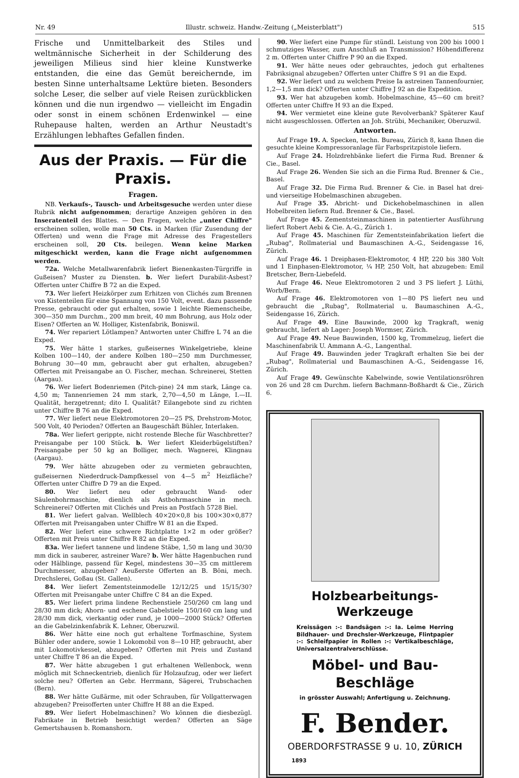Nr. 49 Illustr. schweiz. Handw.-Zeitung („Meisterblatt") 515
Frische und Unmittelbarkeit des Stiles und weltmännische Sicherheit in der Schilderung des jeweiligen Milieus sind hier kleine Kunstwerke entstanden, die eine das Gemüt bereichernde, im besten Sinne unterhaltsame Lektüre bieten. Besonders solche Leser, die selber auf viele Reisen zurückblicken können und die nun irgendwo — vielleicht im Engadin oder sonst in einem schönen Erdenwinkel — eine Ruhepause halten, werden an Arthur Neustadt's Erzählungen lebhaftes Gefallen finden.
Aus der Praxis. — Für die Praxis.
Fragen.
NB. Verkaufs-, Tausch- und Arbeitsgesuche werden unter diese Rubrik nicht aufgenommen; derartige Anzeigen gehören in den Inseratenteil des Blattes. — Den Fragen, welche „unter Chiffre" erscheinen sollen, wolle man 50 Cts. in Marken (für Zusendung der Offerten) und wenn die Frage mit Adresse des Fragestellers erscheinen soll, 20 Cts. beilegen. Wenn keine Marken mitgeschickt werden, kann die Frage nicht aufgenommen werden.
72a. Welche Metallwarenfabrik liefert Bienenkasten-Türgriffe in Gußeisen? Muster zu Diensten. b. Wer liefert Durabilit-Asbest? Offerten unter Chiffre B 72 an die Exped.
73. Wer liefert Heizkörper zum Erhitzen von Clichés zum Brennen von Kistenteilen für eine Spannung von 150 Volt, event. dazu passende Presse, gebraucht oder gut erhalten, sowie 1 leichte Riemenscheibe, 300—350 mm Durchm., 200 mm breit, 40 mm Bohrung, aus Holz oder Eisen? Offerten an W. Holliger, Kistenfabrik, Boniswil.
74. Wer repariert Lötlampen? Antworten unter Chiffre L 74 an die Exped.
75. Wer hätte 1 starkes, gußeisernes Winkelgetriebe, kleine Kolben 100—140, der andere Kolben 180—250 mm Durchmesser, Bohrung 30—40 mm, gebraucht aber gut erhalten, abzugeben? Offerten mit Preisangabe an O. Fischer, mechan. Schreinerei, Stetten (Aargau).
76. Wer liefert Bodenriemen (Pitch-pine) 24 mm stark, Länge ca. 4,50 m; Tannenriemen 24 mm stark, 2,70—4,50 m Länge, I.—II. Qualität, herzgetrennt; dito I. Qualität? Eilangebote sind zu richten unter Chiffre B 76 an die Exped.
77. Wer liefert neue Elektromotoren 20—25 PS, Drehstrom-Motor, 500 Volt, 40 Perioden? Offerten an Baugeschäft Bühler, Interlaken.
78a. Wer liefert gerippte, nicht rostende Bleche für Waschbretter? Preisangabe per 100 Stück. b. Wer liefert Kleiderbügelstiften? Preisangabe per 50 kg an Bolliger, mech. Wagnerei, Klingnau (Aargau).
79. Wer hätte abzugeben oder zu vermieten gebrauchten, gußeisernen Niederdruck-Dampfkessel von 4—5 m<sup>2</sup> Heizfläche? Offerten unter Chiffre D 79 an die Exped.
80. Wer liefert neu oder gebraucht Wand- oder Säulenbohrmaschine, dienlich als Astbohrmaschine in mech. Schreinerei? Offerten mit Clichés und Preis an Postfach 5728 Biel.
81. Wer liefert galvan. Wellblech 40×20×0,8 bis 100×30×0,87? Offerten mit Preisangaben unter Chiffre W 81 an die Exped.
82. Wer liefert eine schwere Richtplatte 1×2 m oder größer? Offerten mit Preis unter Chiffre R 82 an die Exped.
83a. Wer liefert tannene und lindene Stäbe, 1,50 m lang und 30/30 mm dick in sauberer, astreiner Ware? b. Wer hätte Hagenbuchen rund oder Hälblinge, passend für Kegel, mindestens 30—35 cm mittlerem Durchmesser, abzugeben? Aeußerste Offerten an B. Böni, mech. Drechslerei, Goßau (St. Gallen).
84. Wer liefert Zementsteinmodelle 12/12/25 und 15/15/30? Offerten mit Preisangabe unter Chiffre C 84 an die Exped.
85. Wer liefert prima lindene Rechenstiele 250/260 cm lang und 28/30 mm dick; Ahorn- und eschene Gabelstiele 150/160 cm lang und 28/30 mm dick, vierkantig oder rund, je 1000—2000 Stück? Offerten an die Gabelzinkenfabrik K. Lehner, Oberuzwil.
86. Wer hätte eine noch gut erhaltene Torfmaschine, System Bühler oder andere, sowie 1 Lokomobil von 8—10 HP, gebraucht, aber mit Lokomotivkessel, abzugeben? Offerten mit Preis und Zustand unter Chiffre T 86 an die Exped.
87. Wer hätte abzugeben 1 gut erhaltenen Wellenbock, wenn möglich mit Schneckentrieb, dienlich für Holzaufzug, oder wer liefert solche neu? Offerten an Gebr. Herrmann, Sägerei, Trubschachen (Bern).
88. Wer hätte Gußärme, mit oder Schrauben, für Vollgatterwagen abzugeben? Preisofferten unter Chiffre H 88 an die Exped.
89. Wer liefert Hobelmaschinen? Wo können die diesbezügl. Fabrikate in Betrieb besichtigt werden? Offerten an Säge Gemertshausen b. Romanshorn.
90. Wer liefert eine Pumpe für stündl. Leistung von 200 bis 1000 l schmutziges Wasser, zum Anschluß an Transmission? Höhendifferenz 2 m. Offerten unter Chiffre P 90 an die Exped.
91. Wer hätte neues oder gebrauchtes, jedoch gut erhaltenes Fabriksignal abzugeben? Offerten unter Chiffre S 91 an die Expd.
92. Wer liefert und zu welchem Preise Ia astreinen Tannenfournier, 1,2—1,5 mm dick? Offerten unter Chiffre J 92 an die Expedition.
93. Wer hat abzugeben komb. Hobelmaschine, 45—60 cm breit? Offerten unter Chiffre H 93 an die Exped.
94. Wer vermietet eine kleine gute Revolverbank? Späterer Kauf nicht ausgeschlossen. Offerten an Joh. Strübi, Mechaniker, Oberuzwil.
Antworten.
Auf Frage 19. A. Specken, techn. Bureau, Zürich 8, kann Ihnen die gesuchte kleine Kompressoranlage für Farbspritzpistole liefern.
Auf Frage 24. Holzdrehbänke liefert die Firma Rud. Brenner & Cie., Basel.
Auf Frage 26. Wenden Sie sich an die Firma Rud. Brenner & Cie., Basel.
Auf Frage 32. Die Firma Rud. Brenner & Cie. in Basel hat drei- und vierseitige Hobelmaschinen abzugeben.
Auf Frage 35. Abricht- und Dickehobelmaschinen in allen Hobelbreiten liefern Rud. Brenner & Cie., Basel.
Auf Frage 45. Zementsteinmaschinen in patentierter Ausführung liefert Robert Aebi & Cie. A.-G., Zürich 1.
Auf Frage 45. Maschinen für Zementsteinfabrikation liefert die „Rubag", Rollmaterial und Baumaschinen A.-G., Seidengasse 16, Zürich.
Auf Frage 46. 1 Dreiphasen-Elektromotor, 4 HP, 220 bis 380 Volt und 1 Einphasen-Elektromotor, ¼ HP, 250 Volt, hat abzugeben: Emil Bretscher, Bern-Liebefeld.
Auf Frage 46. Neue Elektromotoren 2 und 3 PS liefert J. Lüthi, Worb/Bern.
Auf Frage 46. Elektromotoren von 1—80 PS liefert neu und gebraucht die „Rubag", Rollmaterial u. Baumaschinen A.-G., Seidengasse 16, Zürich.
Auf Frage 49. Eine Bauwinde, 2000 kg Tragkraft, wenig gebraucht, liefert ab Lager: Joseph Wormser, Zürich.
Auf Frage 49. Neue Bauwinden, 1500 kg, Trommelzug, liefert die Maschinenfabrik U. Ammann A.-G., Langenthal.
Auf Frage 49. Bauwinden jeder Tragkraft erhalten Sie bei der „Rubag", Rollmaterial und Baumaschinen A.-G., Seidengasse 16, Zürich.
Auf Frage 49. Gewünschte Kabelwinde, sowie Ventilationsröhren von 26 und 28 cm Durchm. liefern Bachmann-Boßhardt & Cie., Zürich 6.
Holzbearbeitungs-Werkzeuge
Kreissägen :-: Bandsägen :-: Ia. Leime Herring Bildhauer- und Drechsler-Werkzeuge, Flintpapier :-: Schleifpapier in Rollen :-: Vertikalbeschläge, Universalzentralverschlüsse.
Möbel- und Bau-Beschläge
in grösster Auswahl; Anfertigung u. Zeichnung.
F. Bender.
OBERDORFSTRASSE 9 u. 10, ZÜRICH
1893